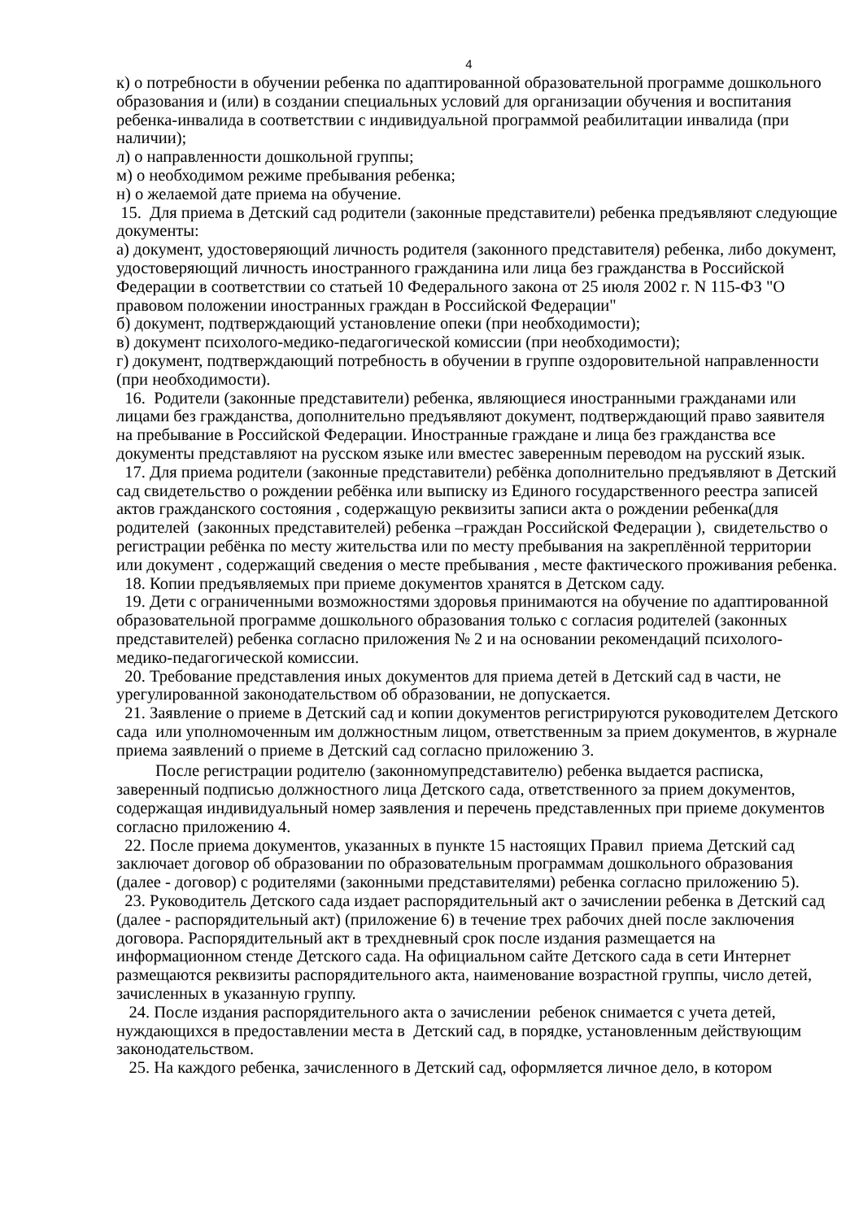4
к) о потребности в обучении ребенка по адаптированной образовательной программе дошкольного образования и (или) в создании специальных условий для организации обучения и воспитания ребенка-инвалида в соответствии с индивидуальной программой реабилитации инвалида (при наличии);
л) о направленности дошкольной группы;
м) о необходимом режиме пребывания ребенка;
н) о желаемой дате приема на обучение.
15. Для приема в Детский сад родители (законные представители) ребенка предъявляют следующие документы:
а) документ, удостоверяющий личность родителя (законного представителя) ребенка, либо документ, удостоверяющий личность иностранного гражданина или лица без гражданства в Российской Федерации в соответствии со статьей 10 Федерального закона от 25 июля 2002 г. N 115-ФЗ "О правовом положении иностранных граждан в Российской Федерации"
б) документ, подтверждающий установление опеки (при необходимости);
в) документ психолого-медико-педагогической комиссии (при необходимости);
г) документ, подтверждающий потребность в обучении в группе оздоровительной направленности (при необходимости).
16. Родители (законные представители) ребенка, являющиеся иностранными гражданами или лицами без гражданства, дополнительно предъявляют документ, подтверждающий право заявителя на пребывание в Российской Федерации. Иностранные граждане и лица без гражданства все документы представляют на русском языке или вместес заверенным переводом на русский язык.
17. Для приема родители (законные представители) ребёнка дополнительно предъявляют в Детский сад свидетельство о рождении ребёнка или выписку из Единого государственного реестра записей актов гражданского состояния , содержащую реквизиты записи акта о рождении ребенка(для родителей (законных представителей) ребенка –граждан Российской Федерации ), свидетельство о регистрации ребёнка по месту жительства или по месту пребывания на закреплённой территории или документ , содержащий сведения о месте пребывания , месте фактического проживания ребенка.
18. Копии предъявляемых при приеме документов хранятся в Детском саду.
19. Дети с ограниченными возможностями здоровья принимаются на обучение по адаптированной образовательной программе дошкольного образования только с согласия родителей (законных представителей) ребенка согласно приложения № 2 и на основании рекомендаций психолого- медико-педагогической комиссии.
20. Требование представления иных документов для приема детей в Детский сад в части, не урегулированной законодательством об образовании, не допускается.
21. Заявление о приеме в Детский сад и копии документов регистрируются руководителем Детского сада или уполномоченным им должностным лицом, ответственным за прием документов, в журнале приема заявлений о приеме в Детский сад согласно приложению 3.
После регистрации родителю (законномупредставителю) ребенка выдается расписка, заверенный подписью должностного лица Детского сада, ответственного за прием документов, содержащая индивидуальный номер заявления и перечень представленных при приеме документов согласно приложению 4.
22. После приема документов, указанных в пункте 15 настоящих Правил приема Детский сад заключает договор об образовании по образовательным программам дошкольного образования (далее - договор) с родителями (законными представителями) ребенка согласно приложению 5).
23. Руководитель Детского сада издает распорядительный акт о зачислении ребенка в Детский сад (далее - распорядительный акт) (приложение 6) в течение трех рабочих дней после заключения договора. Распорядительный акт в трехдневный срок после издания размещается на информационном стенде Детского сада. На официальном сайте Детского сада в сети Интернет размещаются реквизиты распорядительного акта, наименование возрастной группы, число детей, зачисленных в указанную группу.
24. После издания распорядительного акта о зачислении ребенок снимается с учета детей, нуждающихся в предоставлении места в Детский сад, в порядке, установленным действующим законодательством.
25. На каждого ребенка, зачисленного в Детский сад, оформляется личное дело, в котором